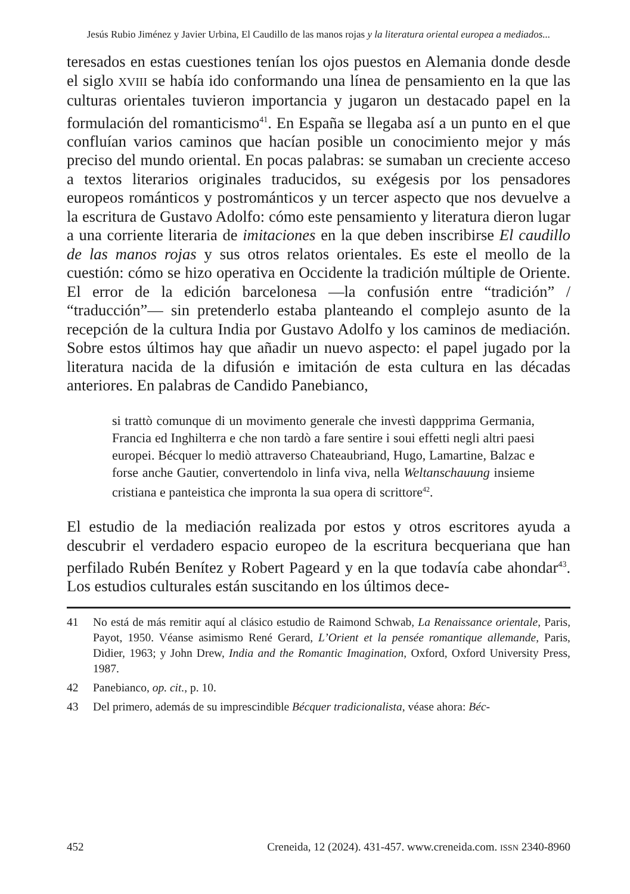Jesús Rubio Jiménez y Javier Urbina, El Caudillo de las manos rojas y la literatura oriental europea a mediados...
teresados en estas cuestiones tenían los ojos puestos en Alemania donde desde el siglo XVIII se había ido conformando una línea de pensamiento en la que las culturas orientales tuvieron importancia y jugaron un destacado papel en la formulación del romanticismo<sup>41</sup>. En España se llegaba así a un punto en el que confluían varios caminos que hacían posible un conocimiento mejor y más preciso del mundo oriental. En pocas palabras: se sumaban un creciente acceso a textos literarios originales traducidos, su exégesis por los pensadores europeos románticos y postrománticos y un tercer aspecto que nos devuelve a la escritura de Gustavo Adolfo: cómo este pensamiento y literatura dieron lugar a una corriente literaria de imitaciones en la que deben inscribirse El caudillo de las manos rojas y sus otros relatos orientales. Es este el meollo de la cuestión: cómo se hizo operativa en Occidente la tradición múltiple de Oriente. El error de la edición barcelonesa —la confusión entre “tradición” / “traducción”— sin pretenderlo estaba planteando el complejo asunto de la recepción de la cultura India por Gustavo Adolfo y los caminos de mediación. Sobre estos últimos hay que añadir un nuevo aspecto: el papel jugado por la literatura nacida de la difusión e imitación de esta cultura en las décadas anteriores. En palabras de Candido Panebianco,
si trattò comunque di un movimento generale che investì dappprima Germania, Francia ed Inghilterra e che non tardò a fare sentire i soui effetti negli altri paesi europei. Bécquer lo mediò attraverso Chateaubriand, Hugo, Lamartine, Balzac e forse anche Gautier, convertendolo in linfa viva, nella Weltanschauung insieme cristiana e panteistica che impronta la sua opera di scrittore<sup>42</sup>.
El estudio de la mediación realizada por estos y otros escritores ayuda a descubrir el verdadero espacio europeo de la escritura becqueriana que han perfilado Rubén Benítez y Robert Pageard y en la que todavía cabe ahondar<sup>43</sup>. Los estudios culturales están suscitando en los últimos dece-
41 No está de más remitir aquí al clásico estudio de Raimond Schwab, La Renaissance orientale, Paris, Payot, 1950. Véanse asimismo René Gerard, L’Orient et la pensée romantique allemande, Paris, Didier, 1963; y John Drew, India and the Romantic Imagination, Oxford, Oxford University Press, 1987.
42 Panebianco, op. cit., p. 10.
43 Del primero, además de su imprescindible Bécquer tradicionalista, véase ahora: Béc-
452 Creneida, 12 (2024). 431-457. www.creneida.com. ISSN 2340-8960